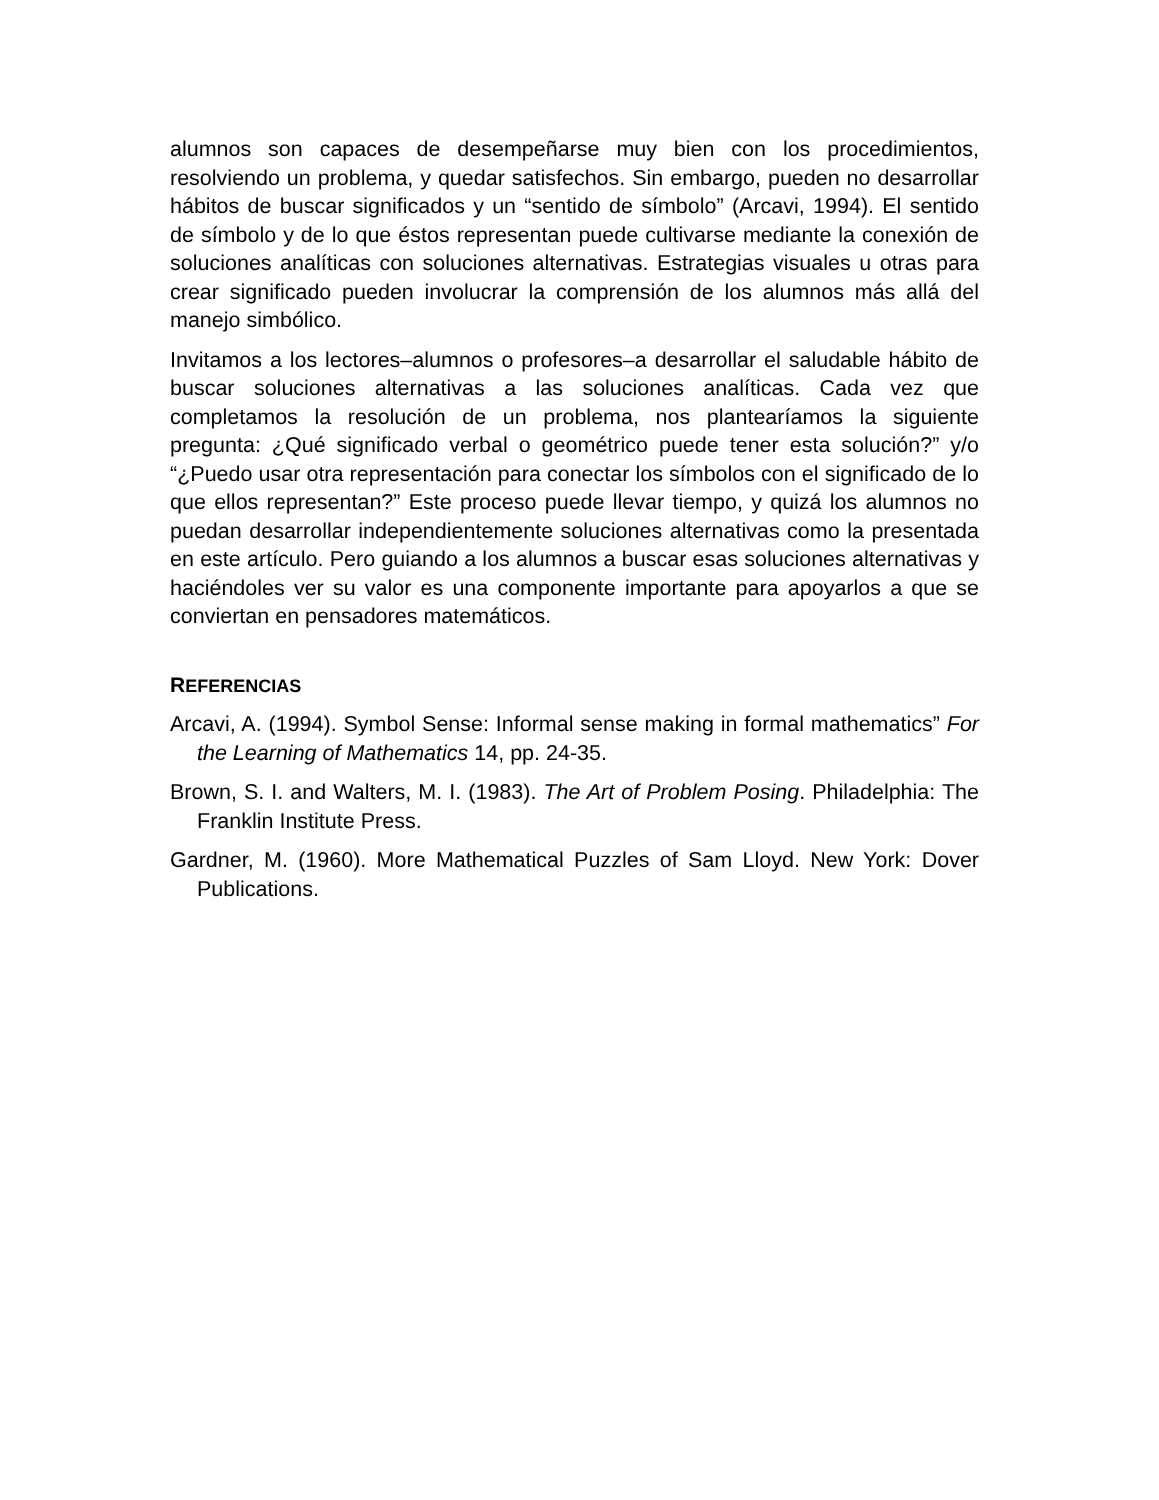alumnos son capaces de desempeñarse muy bien con los procedimientos, resolviendo un problema, y quedar satisfechos. Sin embargo, pueden no desarrollar hábitos de buscar significados y un “sentido de símbolo” (Arcavi, 1994). El sentido de símbolo y de lo que éstos representan puede cultivarse mediante la conexión de soluciones analíticas con soluciones alternativas. Estrategias visuales u otras para crear significado pueden involucrar la comprensión de los alumnos más allá del manejo simbólico.
Invitamos a los lectores–alumnos o profesores–a desarrollar el saludable hábito de buscar soluciones alternativas a las soluciones analíticas. Cada vez que completamos la resolución de un problema, nos plantearíamos la siguiente pregunta: ¿Qué significado verbal o geométrico puede tener esta solución?” y/o “¿Puedo usar otra representación para conectar los símbolos con el significado de lo que ellos representan?” Este proceso puede llevar tiempo, y quizá los alumnos no puedan desarrollar independientemente soluciones alternativas como la presentada en este artículo. Pero guiando a los alumnos a buscar esas soluciones alternativas y haciéndoles ver su valor es una componente importante para apoyarlos a que se conviertan en pensadores matemáticos.
REFERENCIAS
Arcavi, A. (1994). Symbol Sense: Informal sense making in formal mathematics” For the Learning of Mathematics 14, pp. 24-35.
Brown, S. I. and Walters, M. I. (1983). The Art of Problem Posing. Philadelphia: The Franklin Institute Press.
Gardner, M. (1960). More Mathematical Puzzles of Sam Lloyd. New York: Dover Publications.